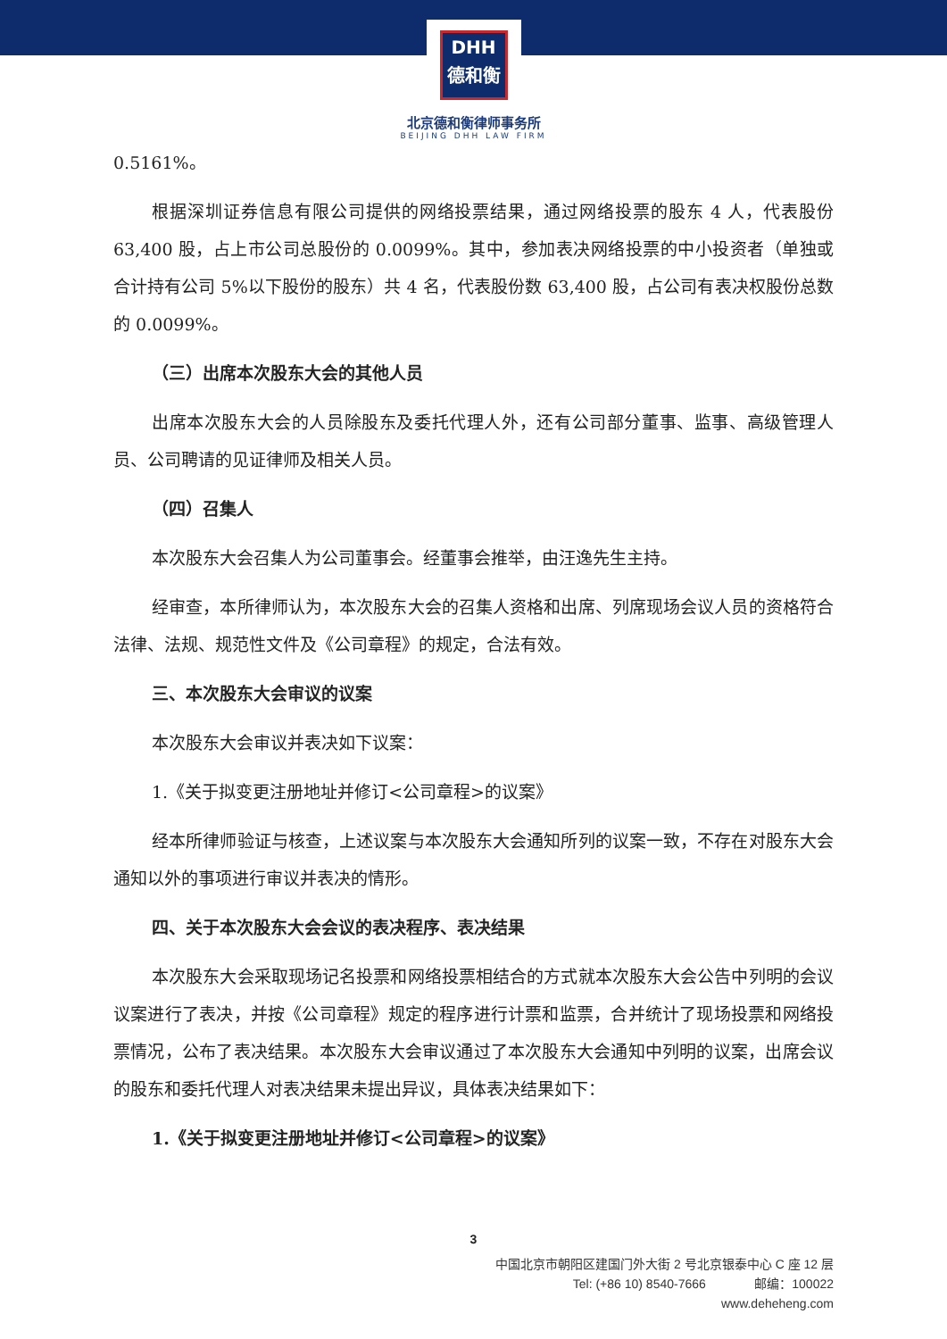DHH
德和衡
北京德和衡律师事务所
BEIJING DHH LAW FIRM
0.5161%。
根据深圳证券信息有限公司提供的网络投票结果，通过网络投票的股东 4 人，代表股份 63,400 股，占上市公司总股份的 0.0099%。其中，参加表决网络投票的中小投资者（单独或合计持有公司 5%以下股份的股东）共 4 名，代表股份数 63,400 股，占公司有表决权股份总数的 0.0099%。
（三）出席本次股东大会的其他人员
出席本次股东大会的人员除股东及委托代理人外，还有公司部分董事、监事、高级管理人员、公司聘请的见证律师及相关人员。
（四）召集人
本次股东大会召集人为公司董事会。经董事会推举，由汪逸先生主持。
经审查，本所律师认为，本次股东大会的召集人资格和出席、列席现场会议人员的资格符合法律、法规、规范性文件及《公司章程》的规定，合法有效。
三、本次股东大会审议的议案
本次股东大会审议并表决如下议案：
1.《关于拟变更注册地址并修订<公司章程>的议案》
经本所律师验证与核查，上述议案与本次股东大会通知所列的议案一致，不存在对股东大会通知以外的事项进行审议并表决的情形。
四、关于本次股东大会会议的表决程序、表决结果
本次股东大会采取现场记名投票和网络投票相结合的方式就本次股东大会公告中列明的会议议案进行了表决，并按《公司章程》规定的程序进行计票和监票，合并统计了现场投票和网络投票情况，公布了表决结果。本次股东大会审议通过了本次股东大会通知中列明的议案，出席会议的股东和委托代理人对表决结果未提出异议，具体表决结果如下：
1.《关于拟变更注册地址并修订<公司章程>的议案》
3
中国北京市朝阳区建国门外大街 2 号北京银泰中心 C 座 12 层
Tel: (+86 10) 8540-7666 邮编：100022
www.deheheng.com